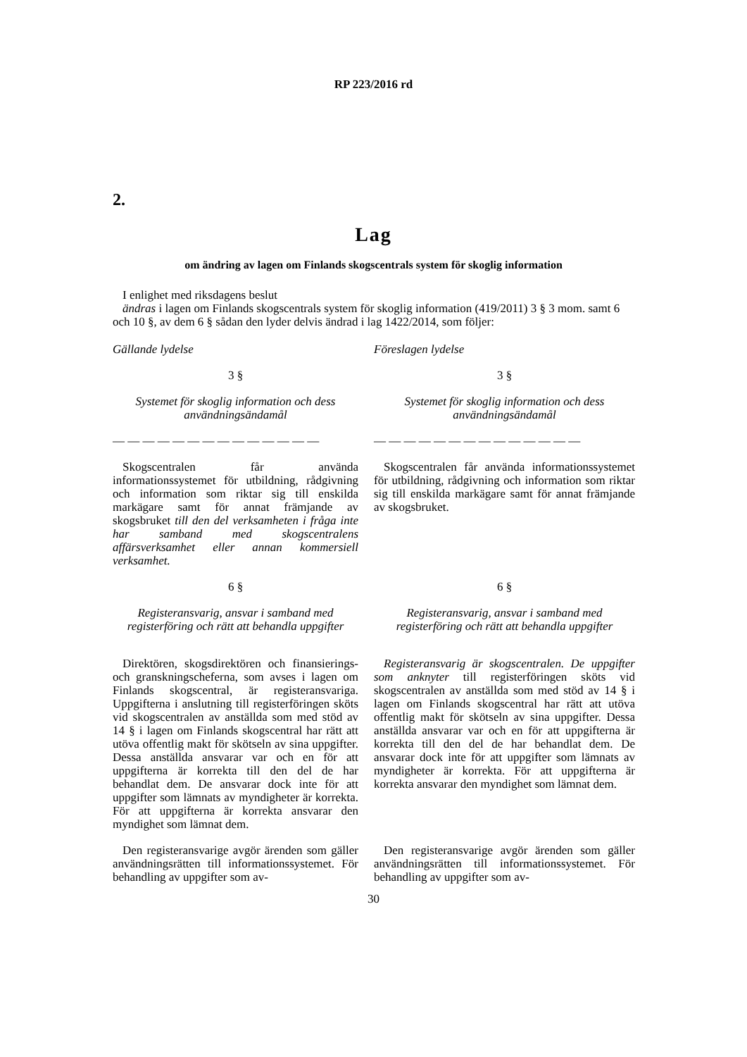RP 223/2016 rd
2.
Lag
om ändring av lagen om Finlands skogscentrals system för skoglig information
I enlighet med riksdagens beslut
ändras i lagen om Finlands skogscentrals system för skoglig information (419/2011) 3 § 3 mom. samt 6 och 10 §, av dem 6 § sådan den lyder delvis ändrad i lag 1422/2014, som följer:
| Gällande lydelse | Föreslagen lydelse |
| --- | --- |
| 3 § | 3 § |
| Systemet för skoglig information och dess användningsändamål | Systemet för skoglig information och dess användningsändamål |
| — — — — — — — — — — — — — — | — — — — — — — — — — — — — — |
| Skogscentralen får använda informationssystemet för utbildning, rådgivning och information som riktar sig till enskilda markägare samt för annat främjande av skogsbruket till den del verksamheten i fråga inte har samband med skogscentralens affärsverksamhet eller annan kommersiell verksamhet. | Skogscentralen får använda informationssystemet för utbildning, rådgivning och information som riktar sig till enskilda markägare samt för annat främjande av skogsbruket. |
| 6 § | 6 § |
| Registeransvarig, ansvar i samband med registerföring och rätt att behandla uppgifter | Registeransvarig, ansvar i samband med registerföring och rätt att behandla uppgifter |
| Direktören, skogsdirektören och finansierings- och granskningscheferna, som avses i lagen om Finlands skogscentral, är registeransvariga. Uppgifterna i anslutning till registerföringen sköts vid skogscentralen av anställda som med stöd av 14 § i lagen om Finlands skogscentral har rätt att utöva offentlig makt för skötseln av sina uppgifter. Dessa anställda ansvarar var och en för att uppgifterna är korrekta till den del de har behandlat dem. De ansvarar dock inte för att uppgifter som lämnats av myndigheter är korrekta. För att uppgifterna är korrekta ansvarar den myndighet som lämnat dem. | Registeransvarig är skogscentralen. De uppgifter som anknyter till registerföringen sköts vid skogscentralen av anställda som med stöd av 14 § i lagen om Finlands skogscentral har rätt att utöva offentlig makt för skötseln av sina uppgifter. Dessa anställda ansvarar var och en för att uppgifterna är korrekta till den del de har behandlat dem. De ansvarar dock inte för att uppgifter som lämnats av myndigheter är korrekta. För att uppgifterna är korrekta ansvarar den myndighet som lämnat dem. |
| Den registeransvarige avgör ärenden som gäller användningsrätten till informationssystemet. För behandling av uppgifter som av- | Den registeransvarige avgör ärenden som gäller användningsrätten till informationssystemet. För behandling av uppgifter som av- |
30